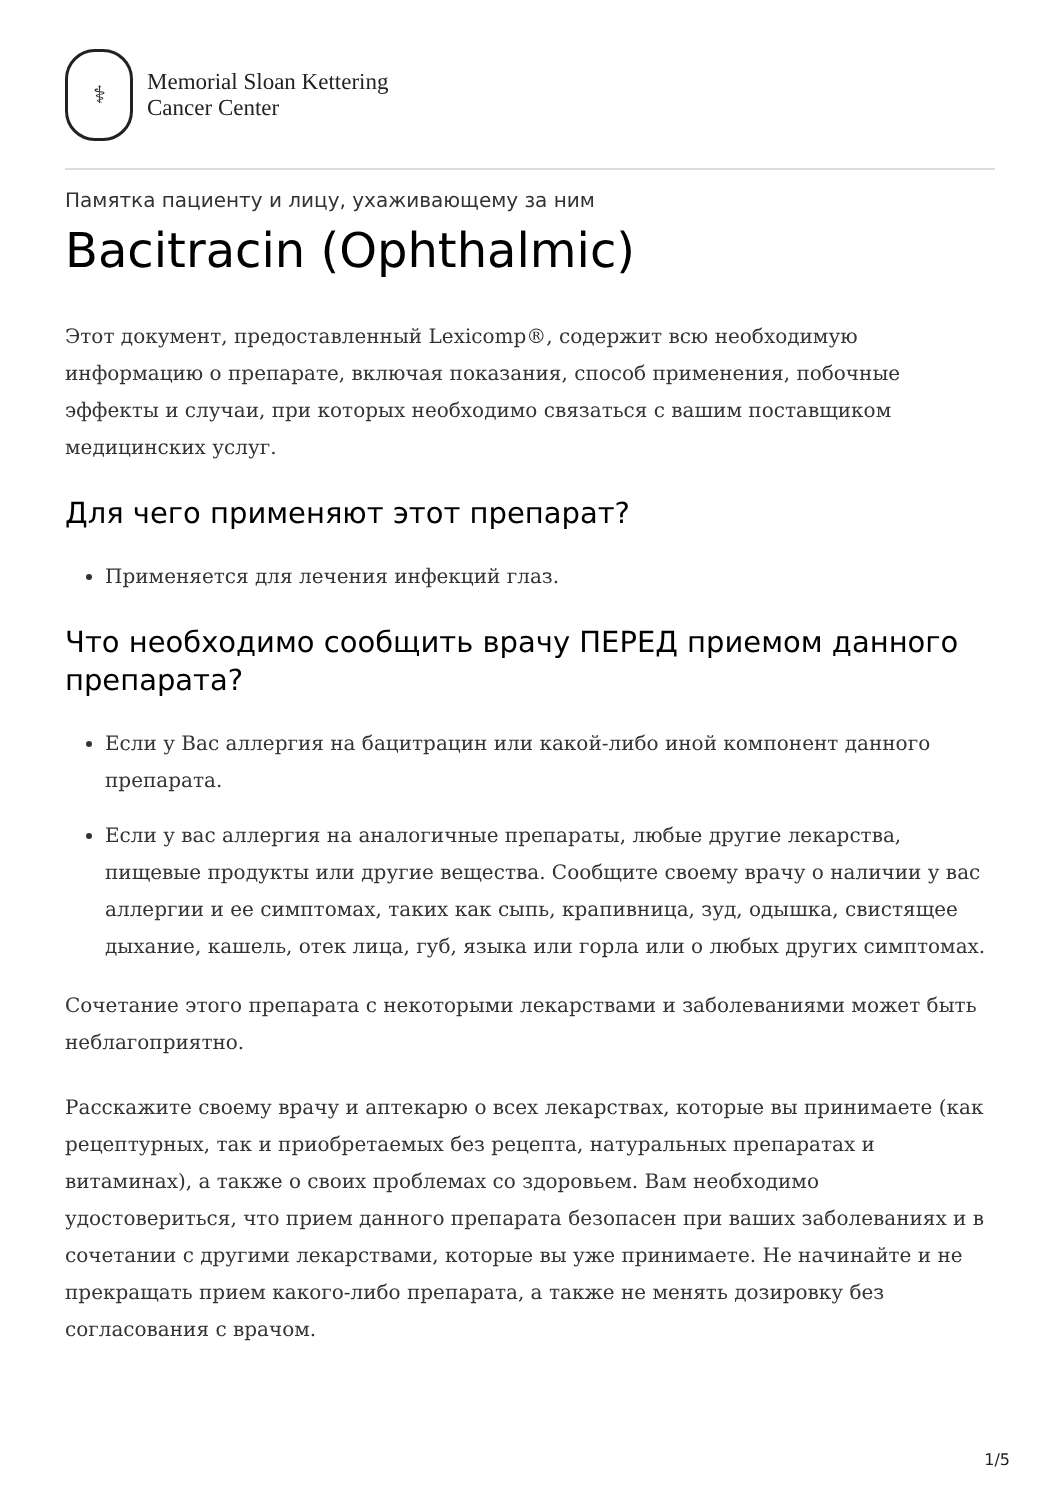⚕
Memorial Sloan Kettering
Cancer Center
Памятка пациенту и лицу, ухаживающему за ним
Bacitracin (Ophthalmic)
Этот документ, предоставленный Lexicomp®, содержит всю необходимую информацию о препарате, включая показания, способ применения, побочные эффекты и случаи, при которых необходимо связаться с вашим поставщиком медицинских услуг.
Для чего применяют этот препарат?
Применяется для лечения инфекций глаз.
Что необходимо сообщить врачу ПЕРЕД приемом данного препарата?
Если у Вас аллергия на бацитрацин или какой-либо иной компонент данного препарата.
Если у вас аллергия на аналогичные препараты, любые другие лекарства, пищевые продукты или другие вещества. Сообщите своему врачу о наличии у вас аллергии и ее симптомах, таких как сыпь, крапивница, зуд, одышка, свистящее дыхание, кашель, отек лица, губ, языка или горла или о любых других симптомах.
Сочетание этого препарата с некоторыми лекарствами и заболеваниями может быть неблагоприятно.
Расскажите своему врачу и аптекарю о всех лекарствах, которые вы принимаете (как рецептурных, так и приобретаемых без рецепта, натуральных препаратах и витаминах), а также о своих проблемах со здоровьем. Вам необходимо удостовериться, что прием данного препарата безопасен при ваших заболеваниях и в сочетании с другими лекарствами, которые вы уже принимаете. Не начинайте и не прекращать прием какого-либо препарата, а также не менять дозировку без согласования с врачом.
1/5